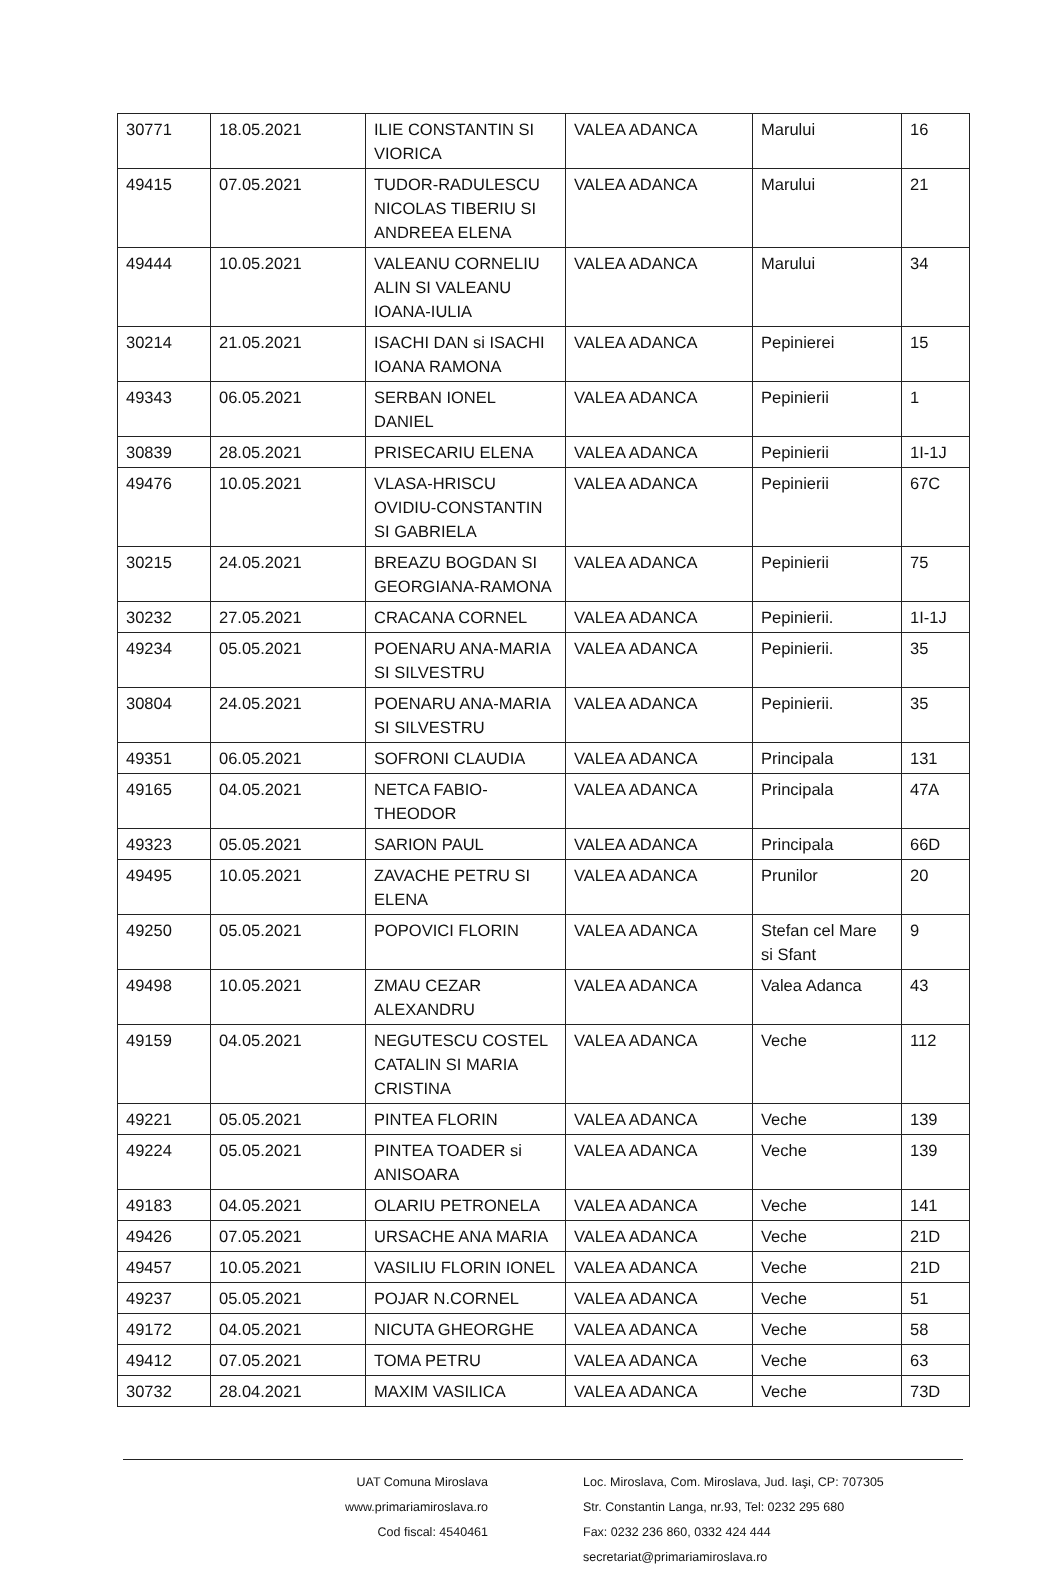| 30771 | 18.05.2021 | ILIE CONSTANTIN SI VIORICA | VALEA ADANCA | Marului | 16 |
| 49415 | 07.05.2021 | TUDOR-RADULESCU NICOLAS TIBERIU SI ANDREEA ELENA | VALEA ADANCA | Marului | 21 |
| 49444 | 10.05.2021 | VALEANU CORNELIU ALIN SI VALEANU IOANA-IULIA | VALEA ADANCA | Marului | 34 |
| 30214 | 21.05.2021 | ISACHI DAN si ISACHI IOANA RAMONA | VALEA ADANCA | Pepinierei | 15 |
| 49343 | 06.05.2021 | SERBAN IONEL DANIEL | VALEA ADANCA | Pepinierii | 1 |
| 30839 | 28.05.2021 | PRISECARIU ELENA | VALEA ADANCA | Pepinierii | 1I-1J |
| 49476 | 10.05.2021 | VLASA-HRISCU OVIDIU-CONSTANTIN SI GABRIELA | VALEA ADANCA | Pepinierii | 67C |
| 30215 | 24.05.2021 | BREAZU BOGDAN SI GEORGIANA-RAMONA | VALEA ADANCA | Pepinierii | 75 |
| 30232 | 27.05.2021 | CRACANA CORNEL | VALEA ADANCA | Pepinierii. | 1I-1J |
| 49234 | 05.05.2021 | POENARU ANA-MARIA SI SILVESTRU | VALEA ADANCA | Pepinierii. | 35 |
| 30804 | 24.05.2021 | POENARU ANA-MARIA SI SILVESTRU | VALEA ADANCA | Pepinierii. | 35 |
| 49351 | 06.05.2021 | SOFRONI CLAUDIA | VALEA ADANCA | Principala | 131 |
| 49165 | 04.05.2021 | NETCA FABIO-THEODOR | VALEA ADANCA | Principala | 47A |
| 49323 | 05.05.2021 | SARION PAUL | VALEA ADANCA | Principala | 66D |
| 49495 | 10.05.2021 | ZAVACHE PETRU SI ELENA | VALEA ADANCA | Prunilor | 20 |
| 49250 | 05.05.2021 | POPOVICI FLORIN | VALEA ADANCA | Stefan cel Mare si Sfant | 9 |
| 49498 | 10.05.2021 | ZMAU CEZAR ALEXANDRU | VALEA ADANCA | Valea Adanca | 43 |
| 49159 | 04.05.2021 | NEGUTESCU COSTEL CATALIN SI MARIA CRISTINA | VALEA ADANCA | Veche | 112 |
| 49221 | 05.05.2021 | PINTEA FLORIN | VALEA ADANCA | Veche | 139 |
| 49224 | 05.05.2021 | PINTEA TOADER si ANISOARA | VALEA ADANCA | Veche | 139 |
| 49183 | 04.05.2021 | OLARIU PETRONELA | VALEA ADANCA | Veche | 141 |
| 49426 | 07.05.2021 | URSACHE ANA MARIA | VALEA ADANCA | Veche | 21D |
| 49457 | 10.05.2021 | VASILIU FLORIN IONEL | VALEA ADANCA | Veche | 21D |
| 49237 | 05.05.2021 | POJAR N.CORNEL | VALEA ADANCA | Veche | 51 |
| 49172 | 04.05.2021 | NICUTA GHEORGHE | VALEA ADANCA | Veche | 58 |
| 49412 | 07.05.2021 | TOMA PETRU | VALEA ADANCA | Veche | 63 |
| 30732 | 28.04.2021 | MAXIM VASILICA | VALEA ADANCA | Veche | 73D |
UAT Comuna Miroslava
www.primariamiroslava.ro
Cod fiscal: 4540461
Loc. Miroslava, Com. Miroslava, Jud. Iaşi, CP: 707305
Str. Constantin Langa, nr.93, Tel: 0232 295 680
Fax: 0232 236 860, 0332 424 444
secretariat@primariamiroslava.ro